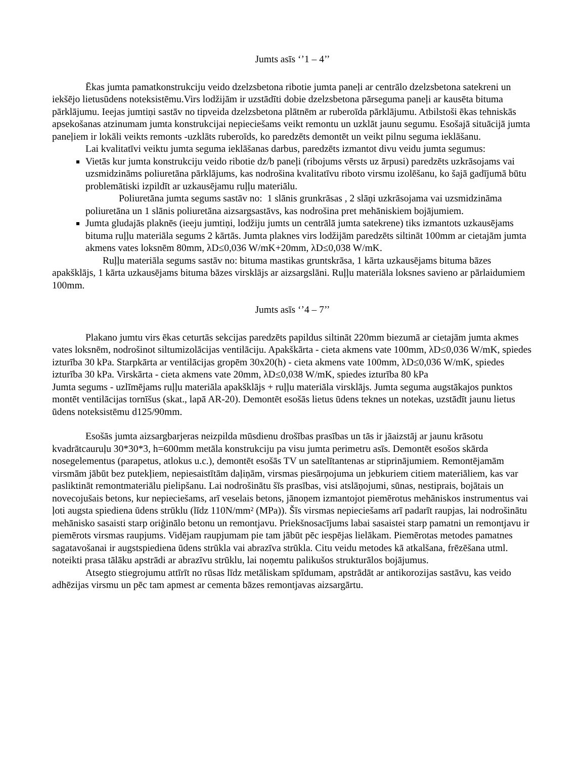Jumts asīs ‘’1 – 4’’
Ēkas jumta pamatkonstrukciju veido dzelzsbetona ribotie jumta paneļi ar centrālo dzelzsbetona satekreni un iekšējo lietusūdens noteksistēmu.Virs lodžijām ir uzstādīti dobie dzelzsbetona pārseguma paneļi ar kausēta bituma pārklājumu. Ieejas jumtiņi sastāv no tipveida dzelzsbetona plātnēm ar ruberoīda pārklājumu. Atbilstoši ēkas tehniskās apsekošanas atzinumam jumta konstrukcijai nepieciešams veikt remontu un uzklāt jaunu segumu. Esošajā situācijā jumta paneļiem ir lokāli veikts remonts -uzklāts ruberoīds, ko paredzēts demontēt un veikt pilnu seguma ieklāšanu.
Lai kvalitatīvi veiktu jumta seguma ieklāšanas darbus, paredzēts izmantot divu veidu jumta segumus:
Vietās kur jumta konstrukciju veido ribotie dz/b paneļi (ribojums vērsts uz ārpusi) paredzēts uzkrāsojams vai uzsmidzināms poliuretāna pārklājums, kas nodrošina kvalitatīvu riboto virsmu izolēšanu, ko šajā gadījumā būtu problemātiski izpildīt ar uzkausējamu ruļļu materiālu.
Poliuretāna jumta segums sastāv no: 1 slānis grunkrāsas , 2 slāņi uzkrāsojama vai uzsmidzināma poliuretāna un 1 slānis poliuretāna aizsargsastāvs, kas nodrošina pret mehāniskiem bojājumiem.
Jumta gludajās plaknēs (ieeju jumtiņi, lodžiju jumts un centrālā jumta satekrene) tiks izmantots uzkausējams bituma ruļļu materiāla segums 2 kārtās. Jumta plaknes virs lodžijām paredzēts siltināt 100mm ar cietajām jumta akmens vates loksnēm 80mm, λD≤0,036 W/mK+20mm, λD≤0,038 W/mK.
Ruļļu materiāla segums sastāv no: bituma mastikas gruntskrāsa, 1 kārta uzkausējams bituma bāzes apakšklājs, 1 kārta uzkausējams bituma bāzes virsklājs ar aizsargslāni. Ruļļu materiāla loksnes savieno ar pārlaidumiem 100mm.
Jumts asīs ‘’4 – 7’’
Plakano jumtu virs ēkas ceturtās sekcijas paredzēts papildus siltināt 220mm biezumā ar cietajām jumta akmes vates loksnēm, nodrošinot siltumizolācijas ventilāciju. Apakškārta - cieta akmens vate 100mm, λD≤0,036 W/mK, spiedes izturība 30 kPa. Starpkārta ar ventilācijas gropēm 30x20(h) - cieta akmens vate 100mm, λD≤0,036 W/mK, spiedes izturība 30 kPa. Virskārta - cieta akmens vate 20mm, λD≤0,038 W/mK, spiedes izturība 80 kPa
Jumta segums - uzlīmējams ruļļu materiāla apakšklājs + ruļļu materiāla virsklājs. Jumta seguma augstākajos punktos montēt ventilācijas tornīšus (skat., lapā AR-20). Demontēt esošās lietus ūdens teknes un notekas, uzstādīt jaunu lietus ūdens noteksistēmu d125/90mm.
Esošās jumta aizsargbarjeras neizpilda mūsdienu drošības prasības un tās ir jāaizstāj ar jaunu krāsotu kvadrātcauruļu 30*30*3, h=600mm metāla konstrukciju pa visu jumta perimetru asīs. Demontēt esošos skārda nosegelementus (parapetus, atlokus u.c.), demontēt esošās TV un satelītantenas ar stiprinājumiem. Remontējamām virsmām jābūt bez putekļiem, nepiesaistītām daļiņām, virsmas piesārņojuma un jebkuriem citiem materiāliem, kas var pasliktināt remontmateriālu pielipšanu. Lai nodrošinātu šīs prasības, visi atslāņojumi, sūnas, nestiprais, bojātais un novecojušais betons, kur nepieciešams, arī veselais betons, jānoņem izmantojot piemērotus mehāniskos instrumentus vai ļoti augsta spiediena ūdens strūklu (līdz 110N/mm² (MPa)). Šīs virsmas nepieciešams arī padarīt raupjas, lai nodrošinātu mehānisko sasaisti starp oriģinālo betonu un remontjavu. Priekšnosacījums labai sasaistei starp pamatni un remontjavu ir piemērots virsmas raupjums. Vidējam raupjumam pie tam jābūt pēc iespējas lielākam. Piemērotas metodes pamatnes sagatavošanai ir augstspiediena ūdens strūkla vai abrazīva strūkla. Citu veidu metodes kā atkalšana, frēzēšana utml. noteikti prasa tālāku apstrādi ar abrazīvu strūklu, lai noņemtu palikušos strukturālos bojājumus.
Atsegto stiegrojumu attīrīt no rūsas līdz metāliskam spīdumam, apstrādāt ar antikorozijas sastāvu, kas veido adhēzijas virsmu un pēc tam apmest ar cementa bāzes remontjavas aizsargārtu.